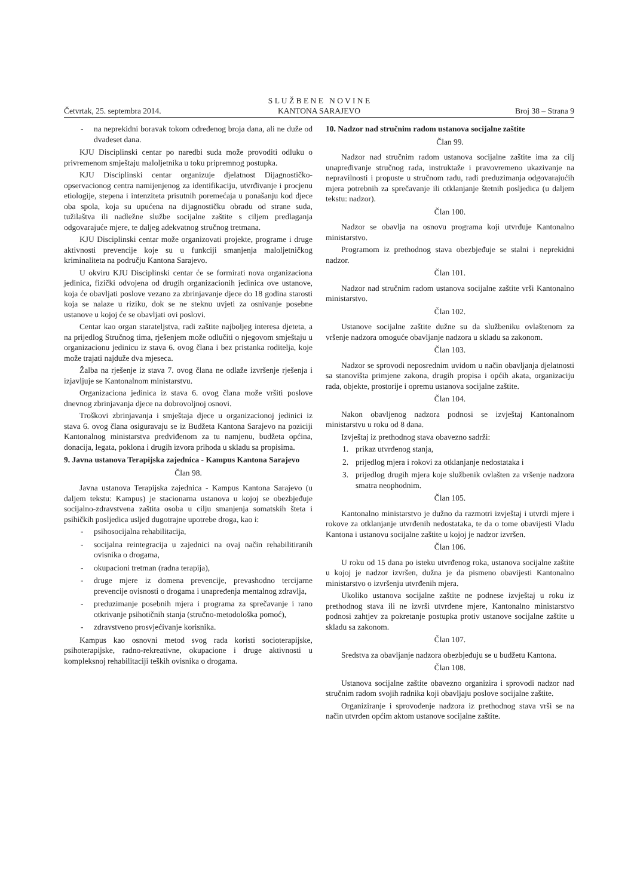S L U Ž B E N E N O V I N E
KANTONA SARAJEVO
Četvrtak, 25. septembra 2014. Broj 38 – Strana 9
- na neprekidni boravak tokom određenog broja dana, ali ne duže od dvadeset dana.
KJU Disciplinski centar po naredbi suda može provoditi odluku o privremenom smještaju maloljetnika u toku pripremnog postupka.
KJU Disciplinski centar organizuje djelatnost Dijagnostičko-opservacionog centra namijenjenog za identifikaciju, utvrđivanje i procjenu etiologije, stepena i intenziteta prisutnih poremećaja u ponašanju kod djece oba spola, koja su upućena na dijagnostičku obradu od strane suda, tužilaštva ili nadležne službe socijalne zaštite s ciljem predlaganja odgovarajuće mjere, te daljeg adekvatnog stručnog tretmana.
KJU Disciplinski centar može organizovati projekte, programe i druge aktivnosti prevencije koje su u funkciji smanjenja maloljetničkog kriminaliteta na području Kantona Sarajevo.
U okviru KJU Disciplinski centar će se formirati nova organizaciona jedinica, fizički odvojena od drugih organizacionih jedinica ove ustanove, koja će obavljati poslove vezano za zbrinjavanje djece do 18 godina starosti koja se nalaze u riziku, dok se ne steknu uvjeti za osnivanje posebne ustanove u kojoj će se obavljati ovi poslovi.
Centar kao organ starateljstva, radi zaštite najboljeg interesa djeteta, a na prijedlog Stručnog tima, rješenjem može odlučiti o njegovom smještaju u organizacionu jedinicu iz stava 6. ovog člana i bez pristanka roditelja, koje može trajati najduže dva mjeseca.
Žalba na rješenje iz stava 7. ovog člana ne odlaže izvršenje rješenja i izjavljuje se Kantonalnom ministarstvu.
Organizaciona jedinica iz stava 6. ovog člana može vršiti poslove dnevnog zbrinjavanja djece na dobrovoljnoj osnovi.
Troškovi zbrinjavanja i smještaja djece u organizacionoj jedinici iz stava 6. ovog člana osiguravaju se iz Budžeta Kantona Sarajevo na poziciji Kantonalnog ministarstva predviđenom za tu namjenu, budžeta općina, donacija, legata, poklona i drugih izvora prihoda u skladu sa propisima.
9. Javna ustanova Terapijska zajednica - Kampus Kantona Sarajevo
Član 98.
Javna ustanova Terapijska zajednica - Kampus Kantona Sarajevo (u daljem tekstu: Kampus) je stacionarna ustanova u kojoj se obezbjeđuje socijalno-zdravstvena zaštita osoba u cilju smanjenja somatskih šteta i psihičkih posljedica usljed dugotrajne upotrebe droga, kao i:
- psihosocijalna rehabilitacija,
- socijalna reintegracija u zajednici na ovaj način rehabilitiranih ovisnika o drogama,
- okupacioni tretman (radna terapija),
- druge mjere iz domena prevencije, prevashodno tercijarne prevencije ovisnosti o drogama i unapređenja mentalnog zdravlja,
- preduzimanje posebnih mjera i programa za sprečavanje i rano otkrivanje psihotičnih stanja (stručno-metodološka pomoć),
- zdravstveno prosvjećivanje korisnika.
Kampus kao osnovni metod svog rada koristi socioterapijske, psihoterapijske, radno-rekreativne, okupacione i druge aktivnosti u kompleksnoj rehabilitaciji teških ovisnika o drogama.
10. Nadzor nad stručnim radom ustanova socijalne zaštite
Član 99.
Nadzor nad stručnim radom ustanova socijalne zaštite ima za cilj unapređivanje stručnog rada, instruktaže i pravovremeno ukazivanje na nepravilnosti i propuste u stručnom radu, radi preduzimanja odgovarajućih mjera potrebnih za sprečavanje ili otklanjanje štetnih posljedica (u daljem tekstu: nadzor).
Član 100.
Nadzor se obavlja na osnovu programa koji utvrđuje Kantonalno ministarstvo.
Programom iz prethodnog stava obezbjeđuje se stalni i neprekidni nadzor.
Član 101.
Nadzor nad stručnim radom ustanova socijalne zaštite vrši Kantonalno ministarstvo.
Član 102.
Ustanove socijalne zaštite dužne su da službeniku ovlaštenom za vršenje nadzora omoguće obavljanje nadzora u skladu sa zakonom.
Član 103.
Nadzor se sprovodi neposrednim uvidom u način obavljanja djelatnosti sa stanovišta primjene zakona, drugih propisa i općih akata, organizaciju rada, objekte, prostorije i opremu ustanova socijalne zaštite.
Član 104.
Nakon obavljenog nadzora podnosi se izvještaj Kantonalnom ministarstvu u roku od 8 dana.
Izvještaj iz prethodnog stava obavezno sadrži:
1. prikaz utvrđenog stanja,
2. prijedlog mjera i rokovi za otklanjanje nedostataka i
3. prijedlog drugih mjera koje službenik ovlašten za vršenje nadzora smatra neophodnim.
Član 105.
Kantonalno ministarstvo je dužno da razmotri izvještaj i utvrdi mjere i rokove za otklanjanje utvrđenih nedostataka, te da o tome obavijesti Vladu Kantona i ustanovu socijalne zaštite u kojoj je nadzor izvršen.
Član 106.
U roku od 15 dana po isteku utvrđenog roka, ustanova socijalne zaštite u kojoj je nadzor izvršen, dužna je da pismeno obavijesti Kantonalno ministarstvo o izvršenju utvrđenih mjera.
Ukoliko ustanova socijalne zaštite ne podnese izvještaj u roku iz prethodnog stava ili ne izvrši utvrđene mjere, Kantonalno ministarstvo podnosi zahtjev za pokretanje postupka protiv ustanove socijalne zaštite u skladu sa zakonom.
Član 107.
Sredstva za obavljanje nadzora obezbjeđuju se u budžetu Kantona.
Član 108.
Ustanova socijalne zaštite obavezno organizira i sprovodi nadzor nad stručnim radom svojih radnika koji obavljaju poslove socijalne zaštite.
Organiziranje i sprovođenje nadzora iz prethodnog stava vrši se na način utvrđen općim aktom ustanove socijalne zaštite.